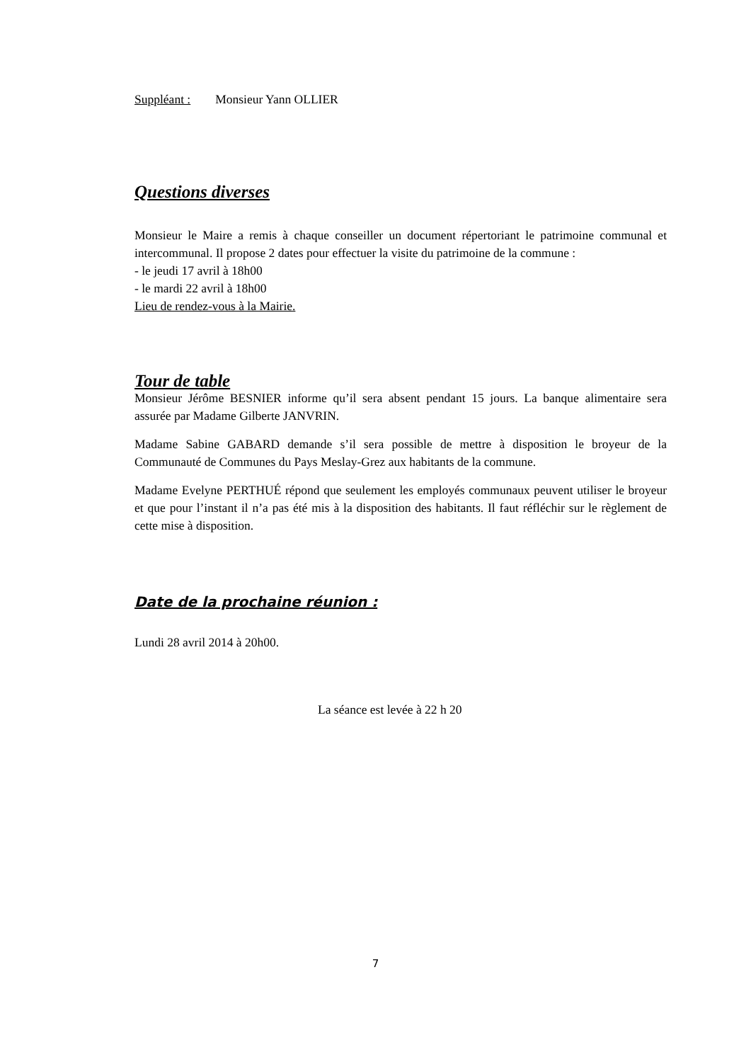Suppléant : Monsieur Yann OLLIER
Questions diverses
Monsieur le Maire a remis à chaque conseiller un document répertoriant le patrimoine communal et intercommunal. Il propose 2 dates pour effectuer la visite du patrimoine de la commune :
- le jeudi 17 avril à 18h00
- le mardi 22 avril à 18h00
Lieu de rendez-vous à la Mairie.
Tour de table
Monsieur Jérôme BESNIER informe qu’il sera absent pendant 15 jours. La banque alimentaire sera assurée par Madame Gilberte JANVRIN.
Madame Sabine GABARD demande s’il sera possible de mettre à disposition le broyeur de la Communauté de Communes du Pays Meslay-Grez aux habitants de la commune.
Madame Evelyne PERTHUÉ répond que seulement les employés communaux peuvent utiliser le broyeur et que pour l’instant il n’a pas été mis à la disposition des habitants. Il faut réfléchir sur le règlement de cette mise à disposition.
Date de la prochaine réunion :
Lundi 28 avril 2014 à 20h00.
La séance est levée à 22 h 20
7